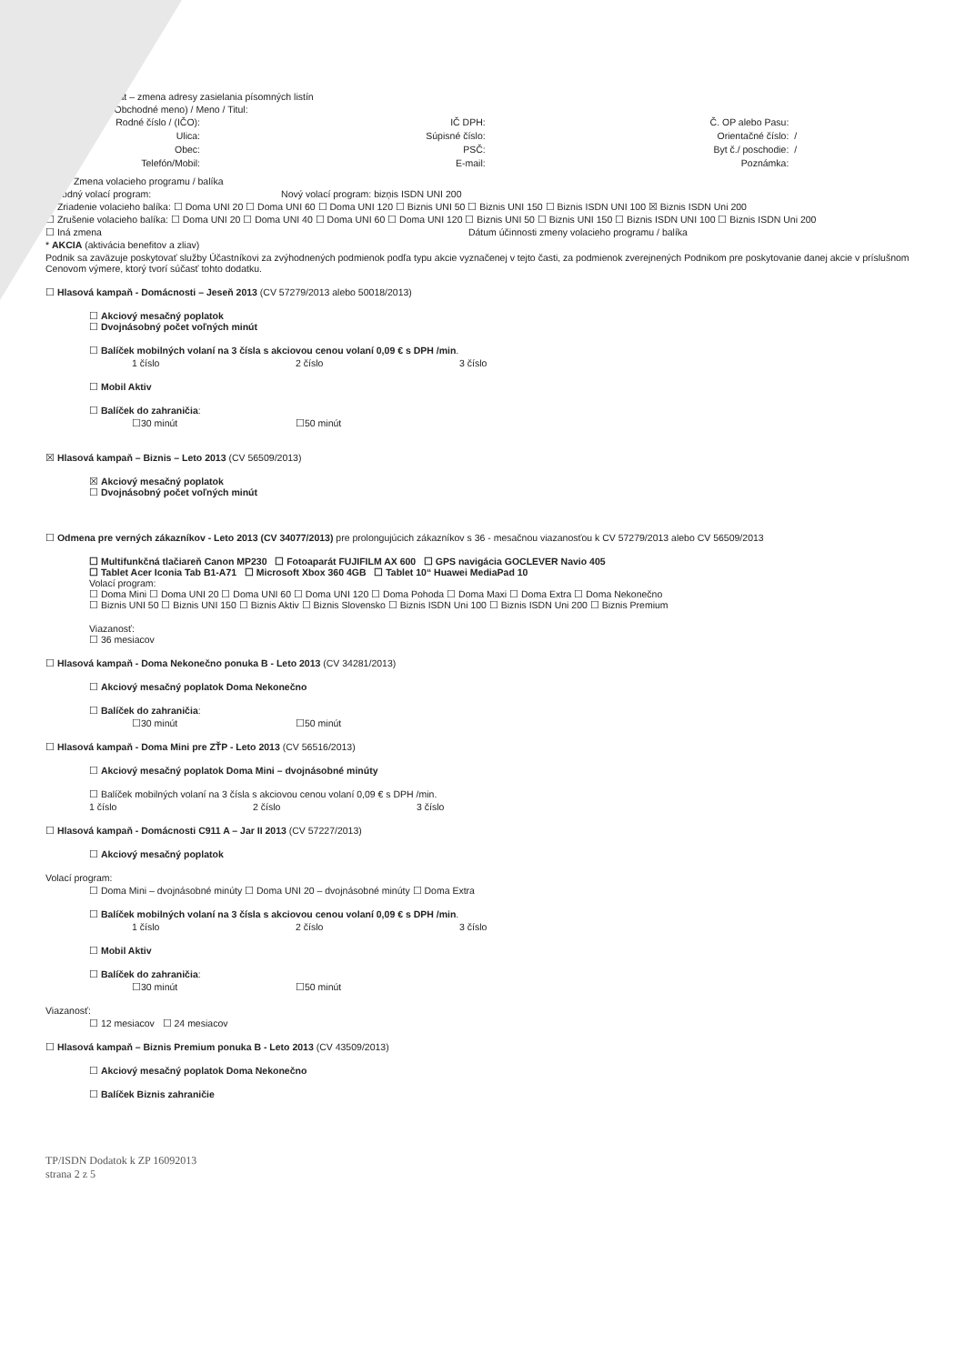…at – zmena adresy zasielania písomných listín
…Obchodné meno) / Meno / Titul:
Rodné číslo / (IČO): IČ DPH: Č. OP alebo Pasu: Ulica: Súpisné číslo: Orientačné číslo: / Obec: PSČ: Byt č./ poschodie: / Telefón/Mobil: E-mail: Poznámka:
☒ Zmena volacieho programu / balíka
Pôvodný volací program: Nový volací program: bizņis ISDN UNI 200
☐ Zriadenie volacieho balíka: ☐ Doma UNI 20 ☐ Doma UNI 60 ☐ Doma UNI 120 ☐ Biznis UNI 50 ☐ Biznis UNI 150 ☐ Biznis ISDN UNI 100 ☒ Biznis ISDN Uni 200
☐ Zrušenie volacieho balíka: ☐ Doma UNI 20 ☐ Doma UNI 40 ☐ Doma UNI 60 ☐ Doma UNI 120 ☐ Biznis UNI 50 ☐ Biznis UNI 150 ☐ Biznis ISDN UNI 100 ☐ Biznis ISDN Uni 200
☐ Iná zmena Dátum účinnosti zmeny volacieho programu / balíka
* AKCIA (aktivácia benefitov a zliav)
Podnik sa zaväzuje poskytovať služby Účastníkovi za zvýhodnených podmienok podľa typu akcie vyznačenej v tejto časti, za podmienok zverejnených Podnikom pre poskytovanie danej akcie v príslušnom Cenovom výmere, ktorý tvorí súčasť tohto dodatku.
☐ Hlasová kampaň - Domácnosti – Jeseň 2013 (CV 57279/2013 alebo 50018/2013)
☐ Akciový mesačný poplatok
☐ Dvojnásobný počet voľných minút
☐ Balíček mobilných volaní na 3 čísla s akciovou cenou volaní 0,09 € s DPH /min.
1 číslo 2 číslo 3 číslo
☐ Mobil Aktiv
☐ Balíček do zahraničia:
☐30 minút ☐50 minút
☒ Hlasová kampaň – Biznis – Leto 2013 (CV 56509/2013)
☒ Akciový mesačný poplatok
☐ Dvojnásobný počet voľných minút
☐ Odmena pre verných zákazníkov - Leto 2013 (CV 34077/2013) pre prolongujúcich zákazníkov s 36 - mesačnou viazanosťou k CV 57279/2013 alebo CV 56509/2013
☐ Multifunkčná tlačiareň Canon MP230 ☐ Fotoaparát FUJIFILM AX 600 ☐ GPS navigácia GOCLEVER Navio 405
☐ Tablet Acer Iconia Tab B1-A71 ☐ Microsoft Xbox 360 4GB ☐ Tablet 10“ Huawei MediaPad 10
Volací program:
☐ Doma Mini ☐ Doma UNI 20 ☐ Doma UNI 60 ☐ Doma UNI 120 ☐ Doma Pohoda ☐ Doma Maxi ☐ Doma Extra ☐ Doma Nekonečno
☐ Biznis UNI 50 ☐ Biznis UNI 150 ☐ Biznis Aktiv ☐ Biznis Slovensko ☐ Biznis ISDN Uni 100 ☐ Biznis ISDN Uni 200 ☐ Biznis Premium
Viazanosť:
☐ 36 mesiacov
☐ Hlasová kampaň - Doma Nekonečno ponuka B - Leto 2013 (CV 34281/2013)
☐ Akciový mesačný poplatok Doma Nekonečno
☐ Balíček do zahraničia:
☐30 minút ☐50 minút
☐ Hlasová kampaň - Doma Mini pre ZŤP - Leto 2013 (CV 56516/2013)
☐ Akciový mesačný poplatok Doma Mini – dvojnásobné minúty
☐ Balíček mobilných volaní na 3 čísla s akciovou cenou volaní 0,09 € s DPH /min.
1 číslo 2 číslo 3 číslo
☐ Hlasová kampaň - Domácnosti C911 A – Jar II 2013 (CV 57227/2013)
☐ Akciový mesačný poplatok
Volací program:
☐ Doma Mini – dvojnásobné minúty ☐ Doma UNI 20 – dvojnásobné minúty ☐ Doma Extra
☐ Balíček mobilných volaní na 3 čísla s akciovou cenou volaní 0,09 € s DPH /min.
1 číslo 2 číslo 3 číslo
☐ Mobil Aktiv
☐ Balíček do zahraničia:
☐30 minút ☐50 minút
Viazanosť:
☐ 12 mesiacov ☐ 24 mesiacov
☐ Hlasová kampaň – Biznis Premium ponuka B - Leto 2013 (CV 43509/2013)
☐ Akciový mesačný poplatok Doma Nekonečno
☐ Balíček Biznis zahraničie
TP/ISDN Dodatok k ZP 16092013
strana 2 z 5